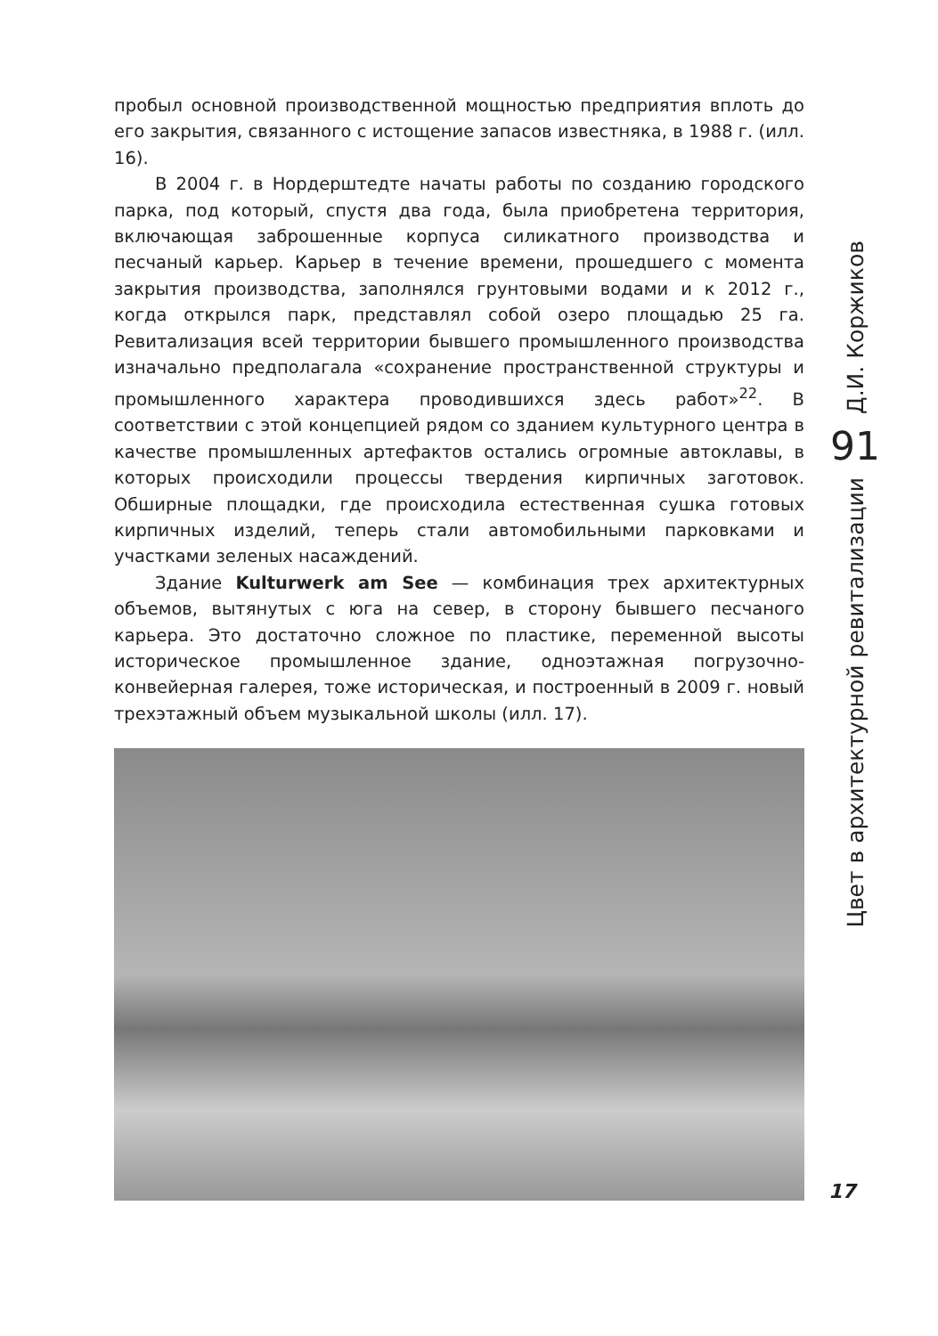пробыл основной производственной мощностью предприятия вплоть до его закрытия, связанного с истощение запасов известняка, в 1988 г. (илл. 16).
В 2004 г. в Нордерштедте начаты работы по созданию городского парка, под который, спустя два года, была приобретена территория, включающая заброшенные корпуса силикатного производства и песчаный карьер. Карьер в течение времени, прошедшего с момента закрытия производства, заполнялся грунтовыми водами и к 2012 г., когда открылся парк, представлял собой озеро площадью 25 га. Ревитализация всей территории бывшего промышленного производства изначально предполагала «сохранение пространственной структуры и промышленного характера проводившихся здесь работ»<sup>22</sup>. В соответствии с этой концепцией рядом со зданием культурного центра в качестве промышленных артефактов остались огромные автоклавы, в которых происходили процессы твердения кирпичных заготовок. Обширные площадки, где происходила естественная сушка готовых кирпичных изделий, теперь стали автомобильными парковками и участками зеленых насаждений.
Здание Kulturwerk am See — комбинация трех архитектурных объемов, вытянутых с юга на север, в сторону бывшего песчаного карьера. Это достаточно сложное по пластике, переменной высоты историческое промышленное здание, одноэтажная погрузочно-конвейерная галерея, тоже историческая, и построенный в 2009 г. новый трехэтажный объем музыкальной школы (илл. 17).
Д.И. Коржиков
91
Цвет в архитектурной ревитализации
17